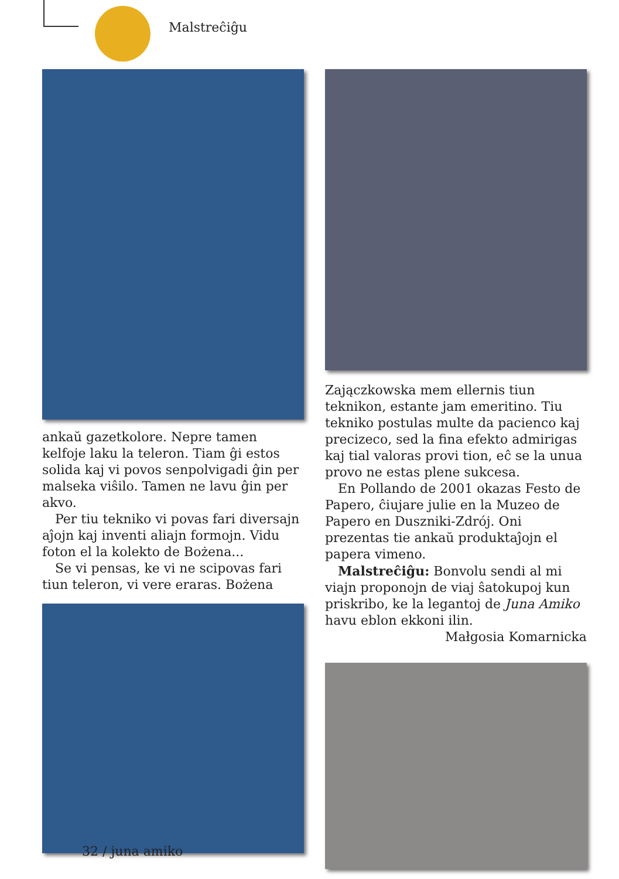Malstreĉiĝu
ankaŭ gazetkolore. Nepre tamen kelfoje laku la teleron. Tiam ĝi estos solida kaj vi povos senpolvigadi ĝin per malseka viŝilo. Tamen ne lavu ĝin per akvo.
Per tiu tekniko vi povas fari diversajn aĵojn kaj inventi aliajn formojn. Vidu foton el la kolekto de Bożena...
Se vi pensas, ke vi ne scipovas fari tiun teleron, vi vere eraras. Bożena
Zajączkowska mem ellernis tiun teknikon, estante jam emeritino. Tiu tekniko postulas multe da pacienco kaj precizeco, sed la fina efekto admirigas kaj tial valoras provi tion, eĉ se la unua provo ne estas plene sukcesa.
En Pollando de 2001 okazas Festo de Papero, ĉiujare julie en la Muzeo de Papero en Duszniki-Zdrój. Oni prezentas tie ankaŭ produktaĵojn el papera vimeno.
Malstreĉiĝu: Bonvolu sendi al mi viajn proponojn de viaj ŝatokupoj kun priskribo, ke la legantoj de Juna Amiko havu eblon ekkoni ilin.
Małgosia Komarnicka
32 / juna amiko